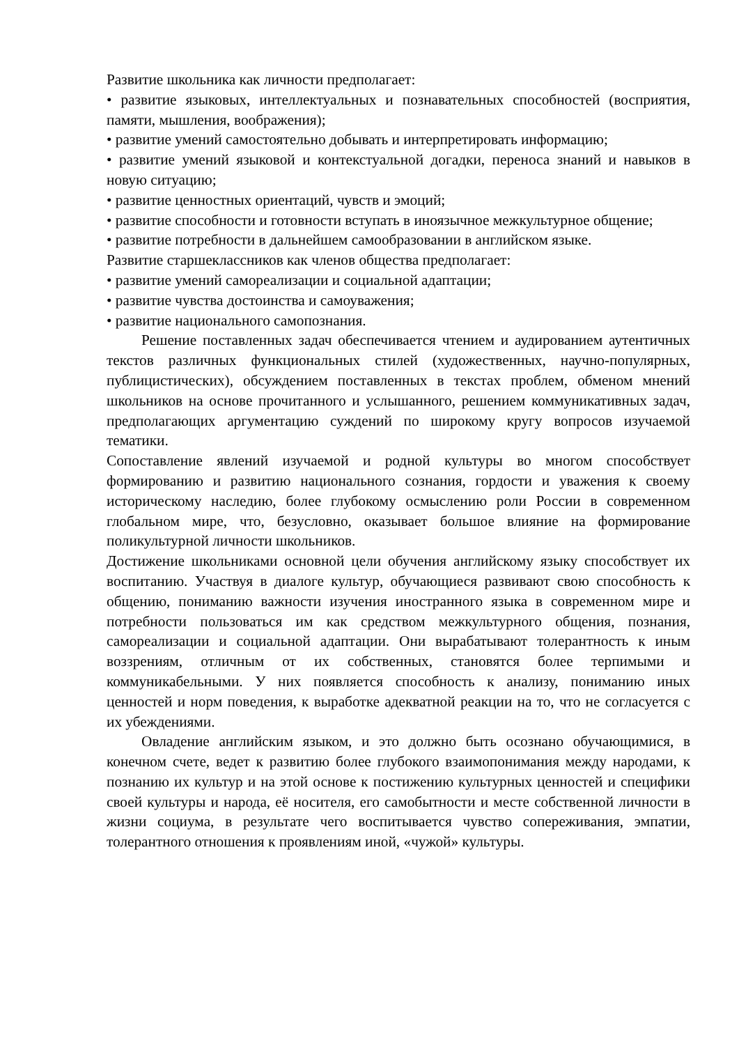Развитие школьника как личности предполагает:
• развитие языковых, интеллектуальных и познавательных способностей (восприятия, памяти, мышления, воображения);
• развитие умений самостоятельно добывать и интерпретировать информацию;
• развитие умений языковой и контекстуальной догадки, переноса знаний и навыков в новую ситуацию;
• развитие ценностных ориентаций, чувств и эмоций;
• развитие способности и готовности вступать в иноязычное межкультурное общение;
• развитие потребности в дальнейшем самообразовании в английском языке.
Развитие старшеклассников как членов общества предполагает:
• развитие умений самореализации и социальной адаптации;
• развитие чувства достоинства и самоуважения;
• развитие национального самопознания.
Решение поставленных задач обеспечивается чтением и аудированием аутентичных текстов различных функциональных стилей (художественных, научно-популярных, публицистических), обсуждением поставленных в текстах проблем, обменом мнений школьников на основе прочитанного и услышанного, решением коммуникативных задач, предполагающих аргументацию суждений по широкому кругу вопросов изучаемой тематики.
Сопоставление явлений изучаемой и родной культуры во многом способствует формированию и развитию национального сознания, гордости и уважения к своему историческому наследию, более глубокому осмыслению роли России в современном глобальном мире, что, безусловно, оказывает большое влияние на формирование поликультурной личности школьников.
Достижение школьниками основной цели обучения английскому языку способствует их воспитанию. Участвуя в диалоге культур, обучающиеся развивают свою способность к общению, пониманию важности изучения иностранного языка в современном мире и потребности пользоваться им как средством межкультурного общения, познания, самореализации и социальной адаптации. Они вырабатывают толерантность к иным воззрениям, отличным от их собственных, становятся более терпимыми и коммуникабельными. У них появляется способность к анализу, пониманию иных ценностей и норм поведения, к выработке адекватной реакции на то, что не согласуется с их убеждениями.
Овладение английским языком, и это должно быть осознано обучающимися, в конечном счете, ведет к развитию более глубокого взаимопонимания между народами, к познанию их культур и на этой основе к постижению культурных ценностей и специфики своей культуры и народа, её носителя, его самобытности и месте собственной личности в жизни социума, в результате чего воспитывается чувство сопереживания, эмпатии, толерантного отношения к проявлениям иной, «чужой» культуры.